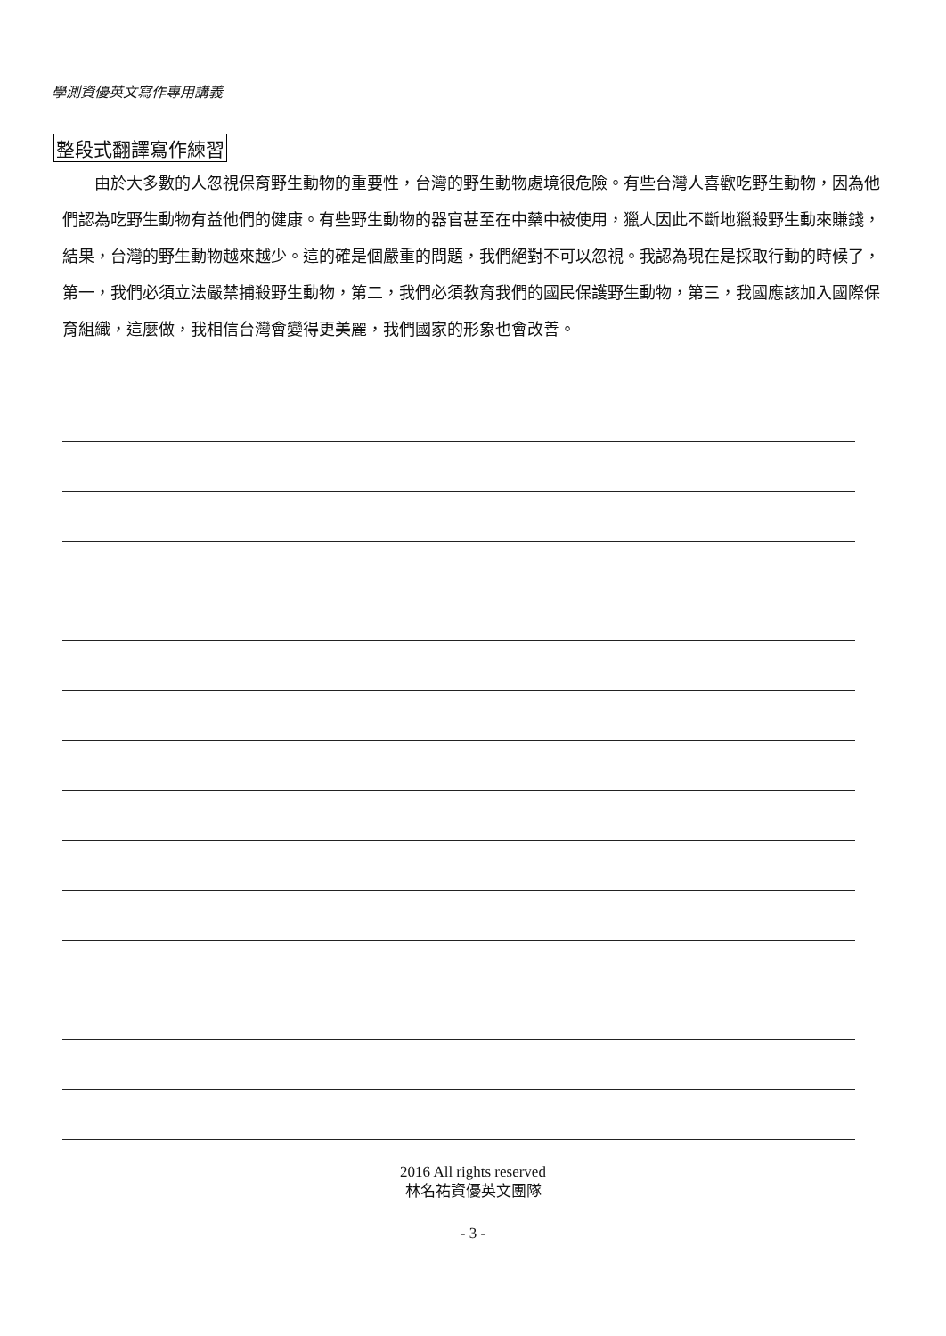學測資優英文寫作專用講義
整段式翻譯寫作練習
由於大多數的人忽視保育野生動物的重要性，台灣的野生動物處境很危險。有些台灣人喜歡吃野生動物，因為他們認為吃野生動物有益他們的健康。有些野生動物的器官甚至在中藥中被使用，獵人因此不斷地獵殺野生動來賺錢，結果，台灣的野生動物越來越少。這的確是個嚴重的問題，我們絕對不可以忽視。我認為現在是採取行動的時候了，第一，我們必須立法嚴禁捕殺野生動物，第二，我們必須教育我們的國民保護野生動物，第三，我國應該加入國際保育組織，這麼做，我相信台灣會變得更美麗，我們國家的形象也會改善。
2016 All rights reserved
林名祐資優英文團隊
- 3 -